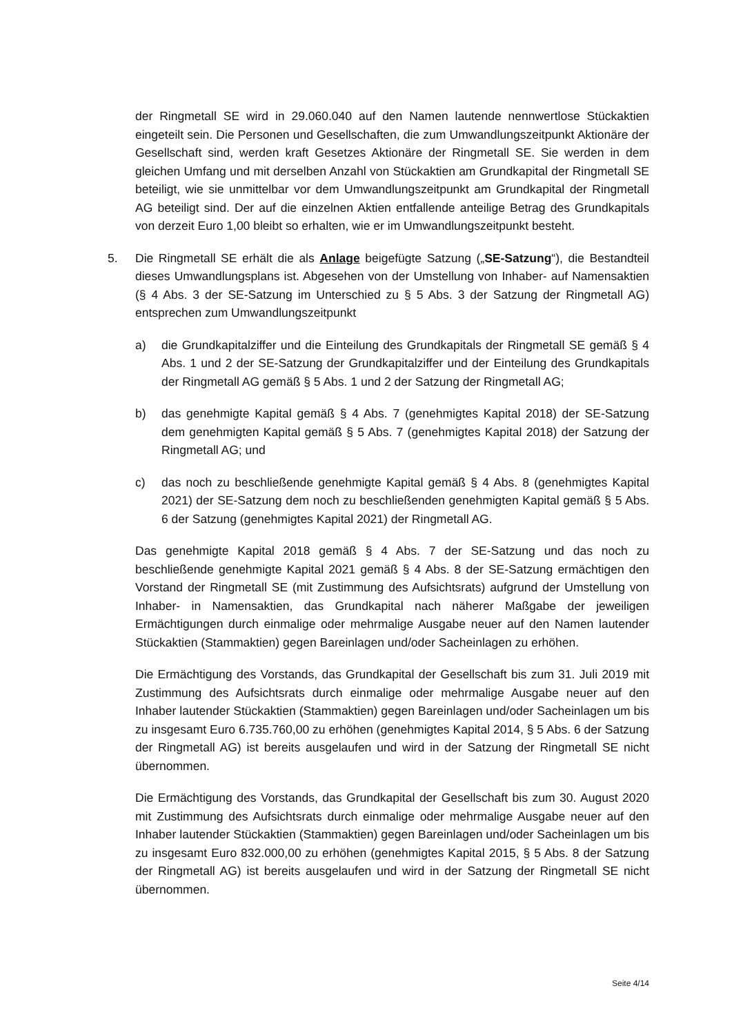der Ringmetall SE wird in 29.060.040 auf den Namen lautende nennwertlose Stückaktien eingeteilt sein. Die Personen und Gesellschaften, die zum Umwandlungszeitpunkt Aktionäre der Gesellschaft sind, werden kraft Gesetzes Aktionäre der Ringmetall SE. Sie werden in dem gleichen Umfang und mit derselben Anzahl von Stückaktien am Grundkapital der Ringmetall SE beteiligt, wie sie unmittelbar vor dem Umwandlungszeitpunkt am Grundkapital der Ringmetall AG beteiligt sind. Der auf die einzelnen Aktien entfallende anteilige Betrag des Grundkapitals von derzeit Euro 1,00 bleibt so erhalten, wie er im Umwandlungszeitpunkt besteht.
5. Die Ringmetall SE erhält die als Anlage beigefügte Satzung („SE-Satzung“), die Bestandteil dieses Umwandlungsplans ist. Abgesehen von der Umstellung von Inhaber- auf Namensaktien (§ 4 Abs. 3 der SE-Satzung im Unterschied zu § 5 Abs. 3 der Satzung der Ringmetall AG) entsprechen zum Umwandlungszeitpunkt
a) die Grundkapitalziffer und die Einteilung des Grundkapitals der Ringmetall SE gemäß § 4 Abs. 1 und 2 der SE-Satzung der Grundkapitalziffer und der Einteilung des Grundkapitals der Ringmetall AG gemäß § 5 Abs. 1 und 2 der Satzung der Ringmetall AG;
b) das genehmigte Kapital gemäß § 4 Abs. 7 (genehmigtes Kapital 2018) der SE-Satzung dem genehmigten Kapital gemäß § 5 Abs. 7 (genehmigtes Kapital 2018) der Satzung der Ringmetall AG; und
c) das noch zu beschließende genehmigte Kapital gemäß § 4 Abs. 8 (genehmigtes Kapital 2021) der SE-Satzung dem noch zu beschließenden genehmigten Kapital gemäß § 5 Abs. 6 der Satzung (genehmigtes Kapital 2021) der Ringmetall AG.
Das genehmigte Kapital 2018 gemäß § 4 Abs. 7 der SE-Satzung und das noch zu beschließende genehmigte Kapital 2021 gemäß § 4 Abs. 8 der SE-Satzung ermächtigen den Vorstand der Ringmetall SE (mit Zustimmung des Aufsichtsrats) aufgrund der Umstellung von Inhaber- in Namensaktien, das Grundkapital nach näherer Maßgabe der jeweiligen Ermächtigungen durch einmalige oder mehrmalige Ausgabe neuer auf den Namen lautender Stückaktien (Stammaktien) gegen Bareinlagen und/oder Sacheinlagen zu erhöhen.
Die Ermächtigung des Vorstands, das Grundkapital der Gesellschaft bis zum 31. Juli 2019 mit Zustimmung des Aufsichtsrats durch einmalige oder mehrmalige Ausgabe neuer auf den Inhaber lautender Stückaktien (Stammaktien) gegen Bareinlagen und/oder Sacheinlagen um bis zu insgesamt Euro 6.735.760,00 zu erhöhen (genehmigtes Kapital 2014, § 5 Abs. 6 der Satzung der Ringmetall AG) ist bereits ausgelaufen und wird in der Satzung der Ringmetall SE nicht übernommen.
Die Ermächtigung des Vorstands, das Grundkapital der Gesellschaft bis zum 30. August 2020 mit Zustimmung des Aufsichtsrats durch einmalige oder mehrmalige Ausgabe neuer auf den Inhaber lautender Stückaktien (Stammaktien) gegen Bareinlagen und/oder Sacheinlagen um bis zu insgesamt Euro 832.000,00 zu erhöhen (genehmigtes Kapital 2015, § 5 Abs. 8 der Satzung der Ringmetall AG) ist bereits ausgelaufen und wird in der Satzung der Ringmetall SE nicht übernommen.
Seite 4/14